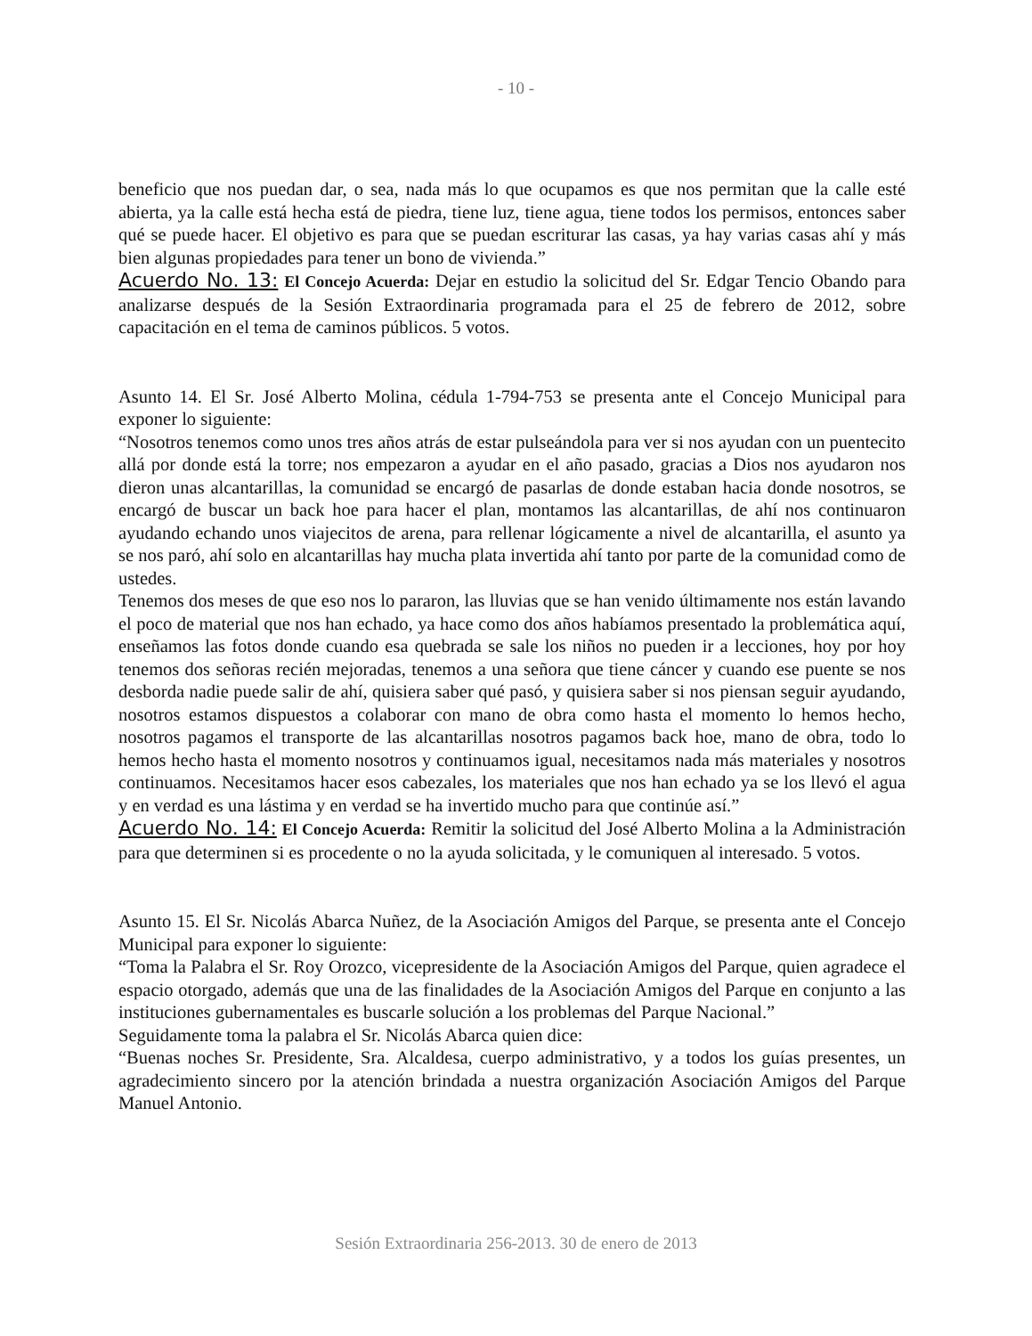- 10 -
beneficio que nos puedan dar, o sea, nada más lo que ocupamos es que nos permitan que la calle esté abierta, ya la calle está hecha está de piedra, tiene luz, tiene agua, tiene todos los permisos, entonces saber qué se puede hacer. El objetivo es para que se puedan escriturar las casas, ya hay varias casas ahí y más bien algunas propiedades para tener un bono de vivienda.”
Acuerdo No. 13: El Concejo Acuerda: Dejar en estudio la solicitud del Sr. Edgar Tencio Obando para analizarse después de la Sesión Extraordinaria programada para el 25 de febrero de 2012, sobre capacitación en el tema de caminos públicos. 5 votos.
Asunto 14. El Sr. José Alberto Molina, cédula 1-794-753 se presenta ante el Concejo Municipal para exponer lo siguiente:
“Nosotros tenemos como unos tres años atrás de estar pulseándola para ver si nos ayudan con un puentecito allá por donde está la torre; nos empezaron a ayudar en el año pasado, gracias a Dios nos ayudaron nos dieron unas alcantarillas, la comunidad se encargó de pasarlas de donde estaban hacia donde nosotros, se encargó de buscar un back hoe para hacer el plan, montamos las alcantarillas, de ahí nos continuaron ayudando echando unos viajecitos de arena, para rellenar lógicamente a nivel de alcantarilla, el asunto ya se nos paró, ahí solo en alcantarillas hay mucha plata invertida ahí tanto por parte de la comunidad como de ustedes.
Tenemos dos meses de que eso nos lo pararon, las lluvias que se han venido últimamente nos están lavando el poco de material que nos han echado, ya hace como dos años habíamos presentado la problemática aquí, enseñamos las fotos donde cuando esa quebrada se sale los niños no pueden ir a lecciones, hoy por hoy tenemos dos señoras recién mejoradas, tenemos a una señora que tiene cáncer y cuando ese puente se nos desborda nadie puede salir de ahí, quisiera saber qué pasó, y quisiera saber si nos piensan seguir ayudando, nosotros estamos dispuestos a colaborar con mano de obra como hasta el momento lo hemos hecho, nosotros pagamos el transporte de las alcantarillas nosotros pagamos back hoe, mano de obra, todo lo hemos hecho hasta el momento nosotros y continuamos igual, necesitamos nada más materiales y nosotros continuamos. Necesitamos hacer esos cabezales, los materiales que nos han echado ya se los llevó el agua y en verdad es una lástima y en verdad se ha invertido mucho para que continúe así.”
Acuerdo No. 14: El Concejo Acuerda: Remitir la solicitud del José Alberto Molina a la Administración para que determinen si es procedente o no la ayuda solicitada, y le comuniquen al interesado. 5 votos.
Asunto 15. El Sr. Nicolás Abarca Nuñez, de la Asociación Amigos del Parque, se presenta ante el Concejo Municipal para exponer lo siguiente:
“Toma la Palabra el Sr. Roy Orozco, vicepresidente de la Asociación Amigos del Parque, quien agradece el espacio otorgado, además que una de las finalidades de la Asociación Amigos del Parque en conjunto a las instituciones gubernamentales es buscarle solución a los problemas del Parque Nacional.”
Seguidamente toma la palabra el Sr. Nicolás Abarca quien dice:
“Buenas noches Sr. Presidente, Sra. Alcaldesa, cuerpo administrativo, y a todos los guías presentes, un agradecimiento sincero por la atención brindada a nuestra organización Asociación Amigos del Parque Manuel Antonio.
Sesión Extraordinaria 256-2013. 30 de enero de 2013